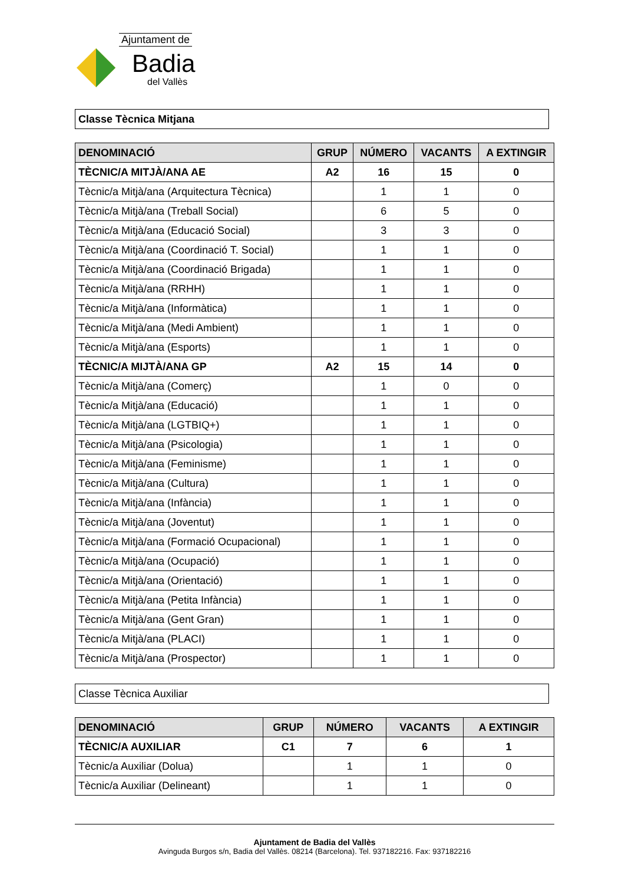Ajuntament de
Badia
del Vallès
Classe Tècnica Mitjana
| DENOMINACIÓ | GRUP | NÚMERO | VACANTS | A EXTINGIR |
| --- | --- | --- | --- | --- |
| TÈCNIC/A MITJÀ/ANA AE | A2 | 16 | 15 | 0 |
| Tècnic/a Mitjà/ana (Arquitectura Tècnica) | | 1 | 1 | 0 |
| Tècnic/a Mitjà/ana (Treball Social) | | 6 | 5 | 0 |
| Tècnic/a Mitjà/ana (Educació Social) | | 3 | 3 | 0 |
| Tècnic/a Mitjà/ana (Coordinació T. Social) | | 1 | 1 | 0 |
| Tècnic/a Mitjà/ana (Coordinació Brigada) | | 1 | 1 | 0 |
| Tècnic/a Mitjà/ana (RRHH) | | 1 | 1 | 0 |
| Tècnic/a Mitjà/ana (Informàtica) | | 1 | 1 | 0 |
| Tècnic/a Mitjà/ana (Medi Ambient) | | 1 | 1 | 0 |
| Tècnic/a Mitjà/ana (Esports) | | 1 | 1 | 0 |
| TÈCNIC/A MIJTÀ/ANA GP | A2 | 15 | 14 | 0 |
| Tècnic/a Mitjà/ana (Comerç) | | 1 | 0 | 0 |
| Tècnic/a Mitjà/ana (Educació) | | 1 | 1 | 0 |
| Tècnic/a Mitjà/ana (LGTBIQ+) | | 1 | 1 | 0 |
| Tècnic/a Mitjà/ana (Psicologia) | | 1 | 1 | 0 |
| Tècnic/a Mitjà/ana (Feminisme) | | 1 | 1 | 0 |
| Tècnic/a Mitjà/ana (Cultura) | | 1 | 1 | 0 |
| Tècnic/a Mitjà/ana (Infància) | | 1 | 1 | 0 |
| Tècnic/a Mitjà/ana (Joventut) | | 1 | 1 | 0 |
| Tècnic/a Mitjà/ana (Formació Ocupacional) | | 1 | 1 | 0 |
| Tècnic/a Mitjà/ana (Ocupació) | | 1 | 1 | 0 |
| Tècnic/a Mitjà/ana (Orientació) | | 1 | 1 | 0 |
| Tècnic/a Mitjà/ana (Petita Infància) | | 1 | 1 | 0 |
| Tècnic/a Mitjà/ana (Gent Gran) | | 1 | 1 | 0 |
| Tècnic/a Mitjà/ana (PLACI) | | 1 | 1 | 0 |
| Tècnic/a Mitjà/ana (Prospector) | | 1 | 1 | 0 |
Classe Tècnica Auxiliar
| DENOMINACIÓ | GRUP | NÚMERO | VACANTS | A EXTINGIR |
| --- | --- | --- | --- | --- |
| TÈCNIC/A AUXILIAR | C1 | 7 | 6 | 1 |
| Tècnic/a Auxiliar (Dolua) | | 1 | 1 | 0 |
| Tècnic/a Auxiliar (Delineant) | | 1 | 1 | 0 |
Ajuntament de Badia del Vallès
Avinguda Burgos s/n, Badia del Vallès. 08214 (Barcelona). Tel. 937182216. Fax: 937182216